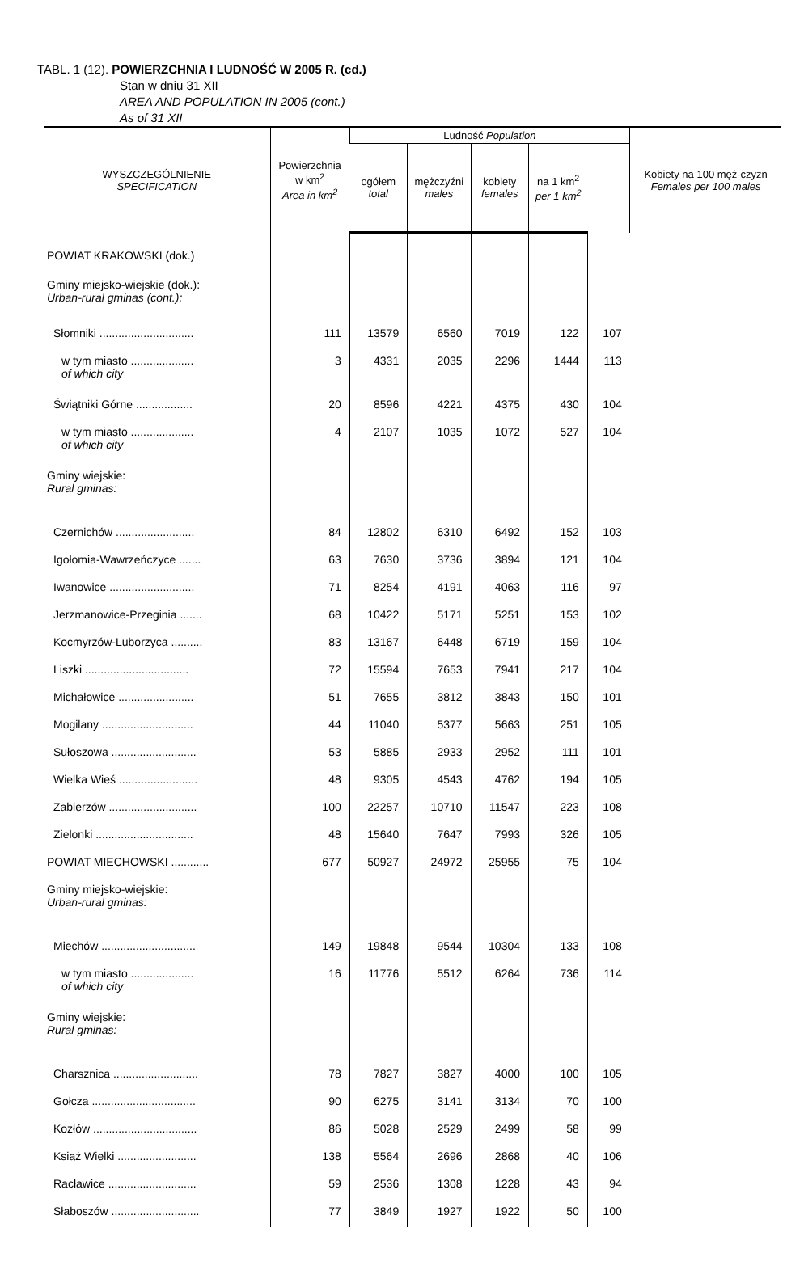TABL. 1 (12). POWIERZCHNIA I LUDNOŚĆ W 2005 R. (cd.)
Stan w dniu 31 XII
AREA AND POPULATION IN 2005 (cont.)
As of 31 XII
| WYSZCZEGÓLNIENIE SPECIFICATION | Powierzchnia w km<sup>2</sup> Area in km<sup>2</sup> | Ludność Population | | | | | Kobiety na 100 męż-czyzn Females per 100 males |
| --- | --- | --- | --- | --- | --- | --- | --- |
| | | ogółem total | mężczyźni males | kobiety females | na 1 km<sup>2</sup> per 1 km<sup>2</sup> | | |
| POWIAT KRAKOWSKI (dok.) | | | | | | | |
| Gminy miejsko-wiejskie (dok.): Urban-rural gminas (cont.): | | | | | | | |
| Słomniki .............................. | 111 | 13579 | 6560 | 7019 | 122 | 107 | |
| w tym miasto .................... of which city | 3 | 4331 | 2035 | 2296 | 1444 | 113 | |
| Świątniki Górne .................. | 20 | 8596 | 4221 | 4375 | 430 | 104 | |
| w tym miasto .................... of which city | 4 | 2107 | 1035 | 1072 | 527 | 104 | |
| Gminy wiejskie: Rural gminas: | | | | | | | |
| Czernichów ......................... | 84 | 12802 | 6310 | 6492 | 152 | 103 | |
| Igołomia-Wawrzeńczyce ....... | 63 | 7630 | 3736 | 3894 | 121 | 104 | |
| Iwanowice ........................... | 71 | 8254 | 4191 | 4063 | 116 | 97 | |
| Jerzmanowice-Przeginia ....... | 68 | 10422 | 5171 | 5251 | 153 | 102 | |
| Kocmyrzów-Luborzyca .......... | 83 | 13167 | 6448 | 6719 | 159 | 104 | |
| Liszki ................................. | 72 | 15594 | 7653 | 7941 | 217 | 104 | |
| Michałowice ........................ | 51 | 7655 | 3812 | 3843 | 150 | 101 | |
| Mogilany ............................. | 44 | 11040 | 5377 | 5663 | 251 | 105 | |
| Sułoszowa ........................... | 53 | 5885 | 2933 | 2952 | 111 | 101 | |
| Wielka Wieś ......................... | 48 | 9305 | 4543 | 4762 | 194 | 105 | |
| Zabierzów ............................ | 100 | 22257 | 10710 | 11547 | 223 | 108 | |
| Zielonki ............................... | 48 | 15640 | 7647 | 7993 | 326 | 105 | |
| POWIAT MIECHOWSKI ............ | 677 | 50927 | 24972 | 25955 | 75 | 104 | |
| Gminy miejsko-wiejskie: Urban-rural gminas: | | | | | | | |
| Miechów .............................. | 149 | 19848 | 9544 | 10304 | 133 | 108 | |
| w tym miasto .................... of which city | 16 | 11776 | 5512 | 6264 | 736 | 114 | |
| Gminy wiejskie: Rural gminas: | | | | | | | |
| Charsznica ........................... | 78 | 7827 | 3827 | 4000 | 100 | 105 | |
| Gołcza ................................. | 90 | 6275 | 3141 | 3134 | 70 | 100 | |
| Kozłów ................................. | 86 | 5028 | 2529 | 2499 | 58 | 99 | |
| Książ Wielki ......................... | 138 | 5564 | 2696 | 2868 | 40 | 106 | |
| Racławice ............................ | 59 | 2536 | 1308 | 1228 | 43 | 94 | |
| Słaboszów ............................ | 77 | 3849 | 1927 | 1922 | 50 | 100 | |